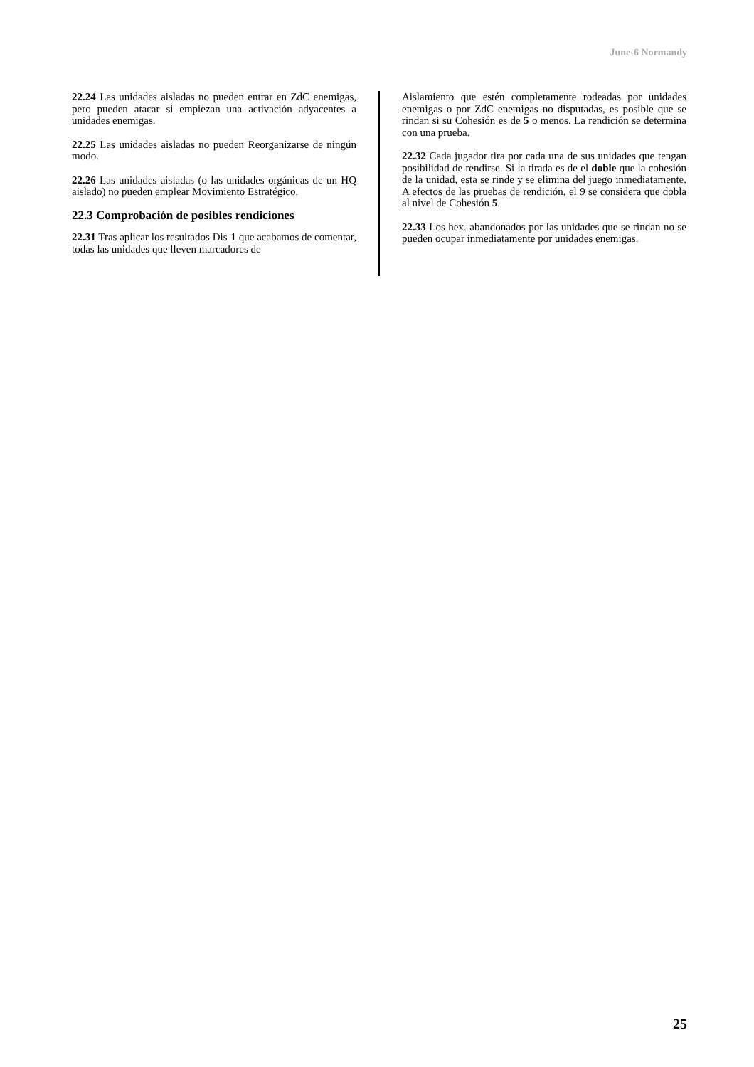June-6 Normandy
22.24 Las unidades aisladas no pueden entrar en ZdC enemigas, pero pueden atacar si empiezan una activación adyacentes a unidades enemigas.
22.25 Las unidades aisladas no pueden Reorganizarse de ningún modo.
22.26 Las unidades aisladas (o las unidades orgánicas de un HQ aislado) no pueden emplear Movimiento Estratégico.
22.3 Comprobación de posibles rendiciones
22.31 Tras aplicar los resultados Dis-1 que acabamos de comentar, todas las unidades que lleven marcadores de
Aislamiento que estén completamente rodeadas por unidades enemigas o por ZdC enemigas no disputadas, es posible que se rindan si su Cohesión es de 5 o menos. La rendición se determina con una prueba.
22.32 Cada jugador tira por cada una de sus unidades que tengan posibilidad de rendirse. Si la tirada es de el doble que la cohesión de la unidad, esta se rinde y se elimina del juego inmediatamente. A efectos de las pruebas de rendición, el 9 se considera que dobla al nivel de Cohesión 5.
22.33 Los hex. abandonados por las unidades que se rindan no se pueden ocupar inmediatamente por unidades enemigas.
25